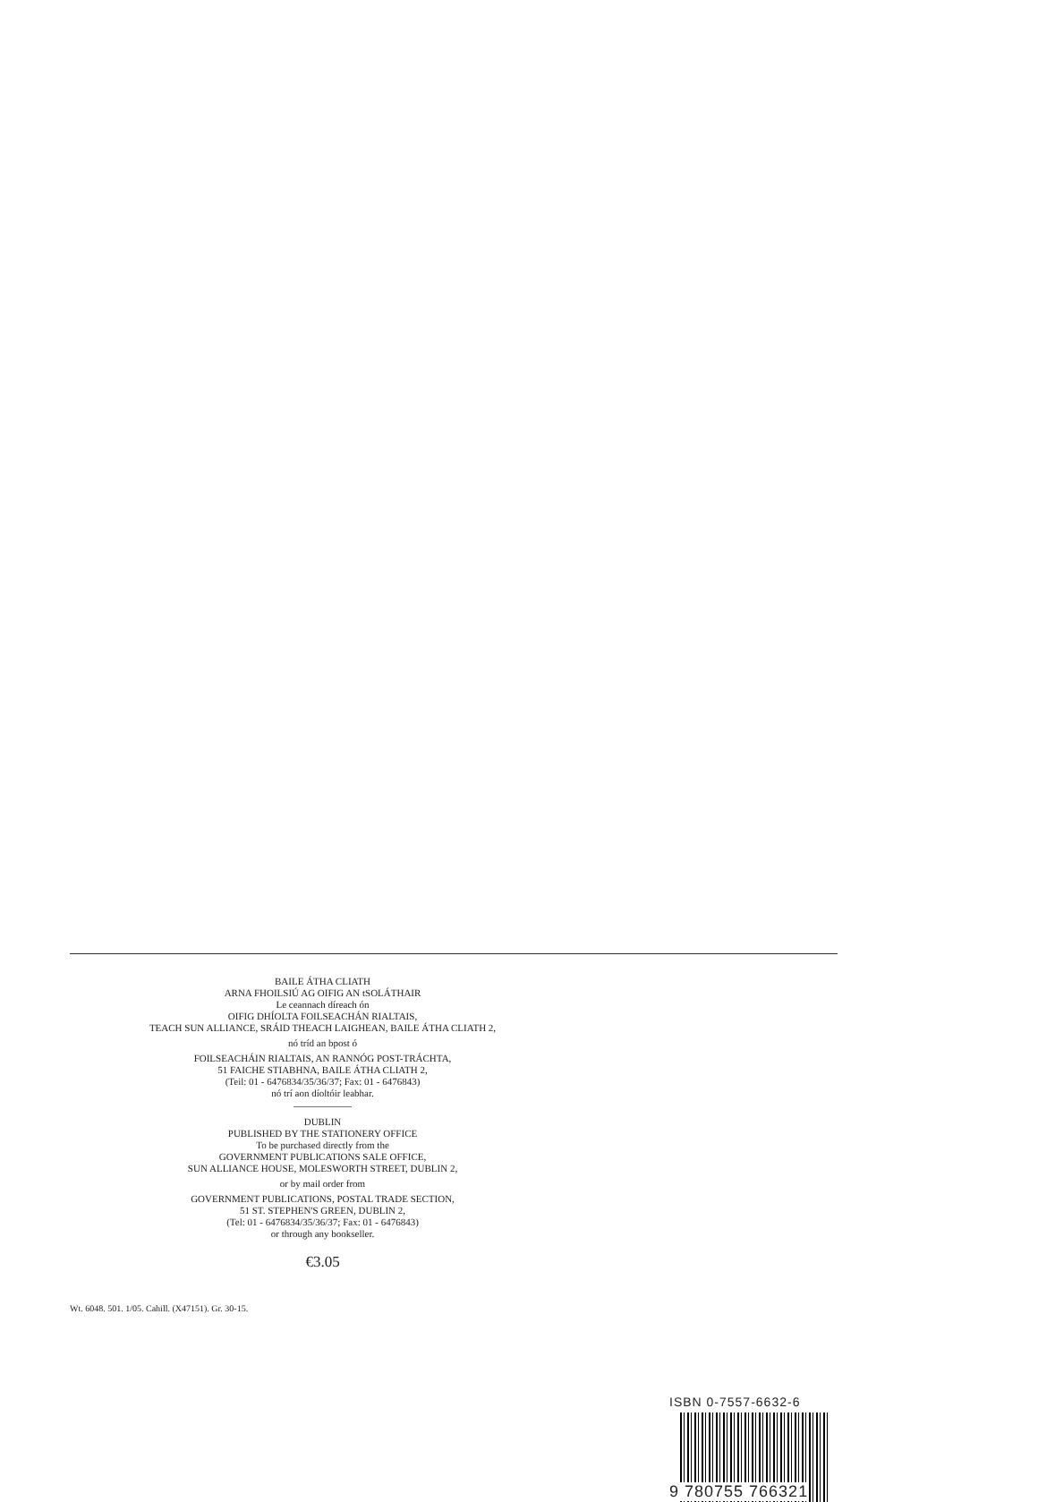BAILE ÁTHA CLIATH
ARNA FHOILSIÚ AG OIFIG AN tSOLÁTHAIR
Le ceannach díreach ón
OIFIG DHÍOLTA FOILSEACHÁN RIALTAIS,
TEACH SUN ALLIANCE, SRÁID THEACH LAIGHEAN, BAILE ÁTHA CLIATH 2,
nó tríd an bpost ó
FOILSEACHÁIN RIALTAIS, AN RANNÓG POST-TRÁCHTA,
51 FAICHE STIABHNA, BAILE ÁTHA CLIATH 2,
(Teil: 01 - 6476834/35/36/37; Fax: 01 - 6476843)
nó trí aon díoltóir leabhar.
DUBLIN
PUBLISHED BY THE STATIONERY OFFICE
To be purchased directly from the
GOVERNMENT PUBLICATIONS SALE OFFICE,
SUN ALLIANCE HOUSE, MOLESWORTH STREET, DUBLIN 2,
or by mail order from
GOVERNMENT PUBLICATIONS, POSTAL TRADE SECTION,
51 ST. STEPHEN'S GREEN, DUBLIN 2,
(Tel: 01 - 6476834/35/36/37; Fax: 01 - 6476843)
or through any bookseller.
€3.05
ISBN 0-7557-6632-6
9 780755 766321
Wt. 6048. 501. 1/05. Cahill. (X47151). Gr. 30-15.